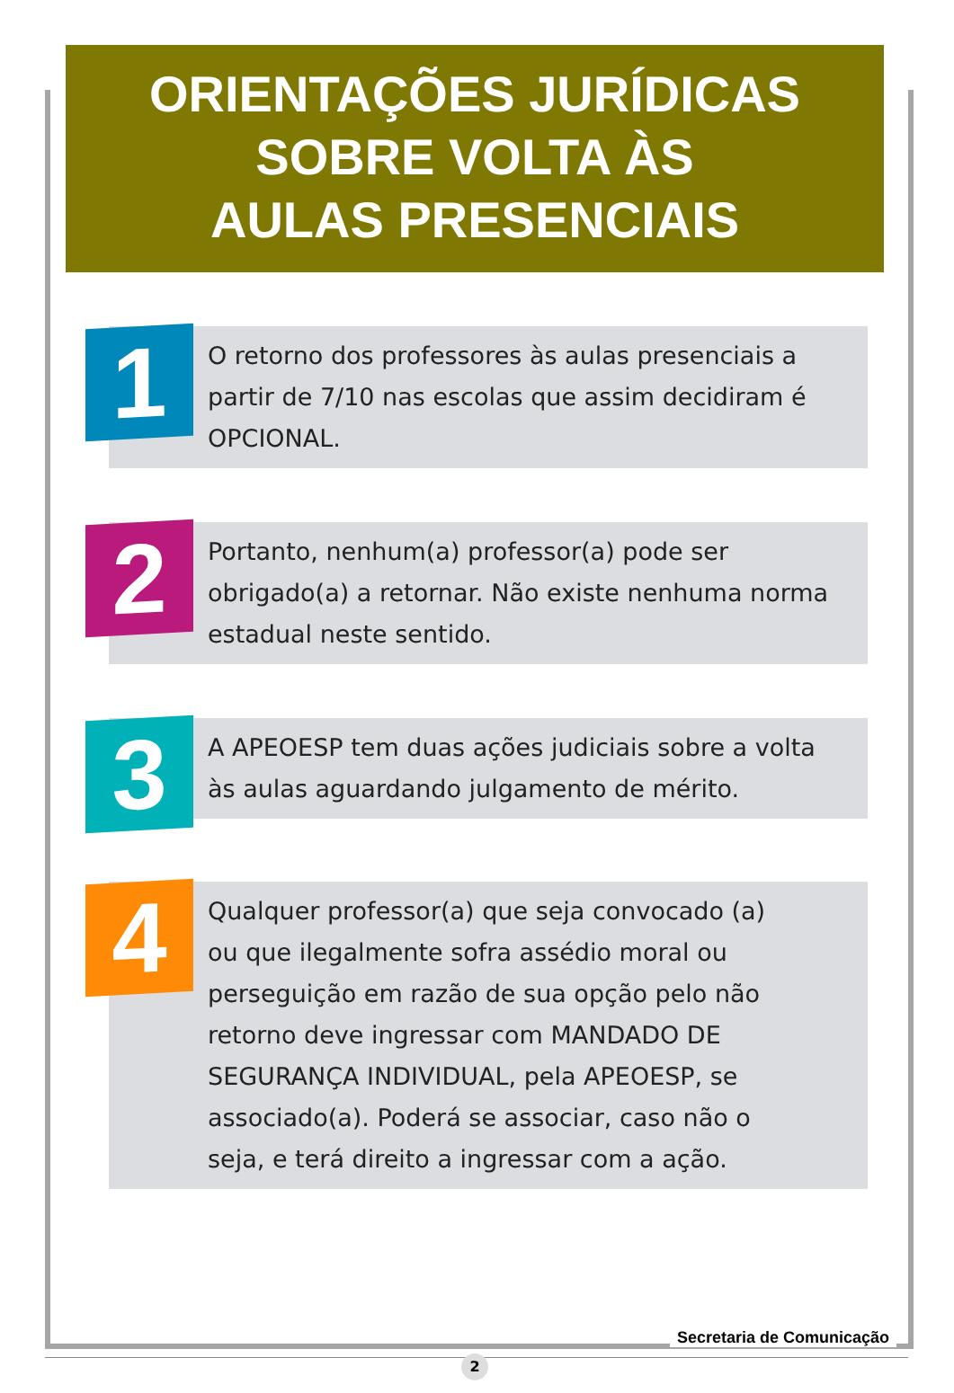ORIENTAÇÕES JURÍDICAS
SOBRE VOLTA ÀS
AULAS PRESENCIAIS
1
O retorno dos professores às aulas presenciais a partir de 7/10 nas escolas que assim decidiram é OPCIONAL.
2
Portanto, nenhum(a) professor(a) pode ser obrigado(a) a retornar. Não existe nenhuma norma estadual neste sentido.
3
A APEOESP tem duas ações judiciais sobre a volta às aulas aguardando julgamento de mérito.
4
Qualquer professor(a) que seja convocado (a) ou que ilegalmente sofra assédio moral ou perseguição em razão de sua opção pelo não retorno deve ingressar com MANDADO DE SEGURANÇA INDIVIDUAL, pela APEOESP, se associado(a). Poderá se associar, caso não o seja, e terá direito a ingressar com a ação.
Secretaria de Comunicação
2